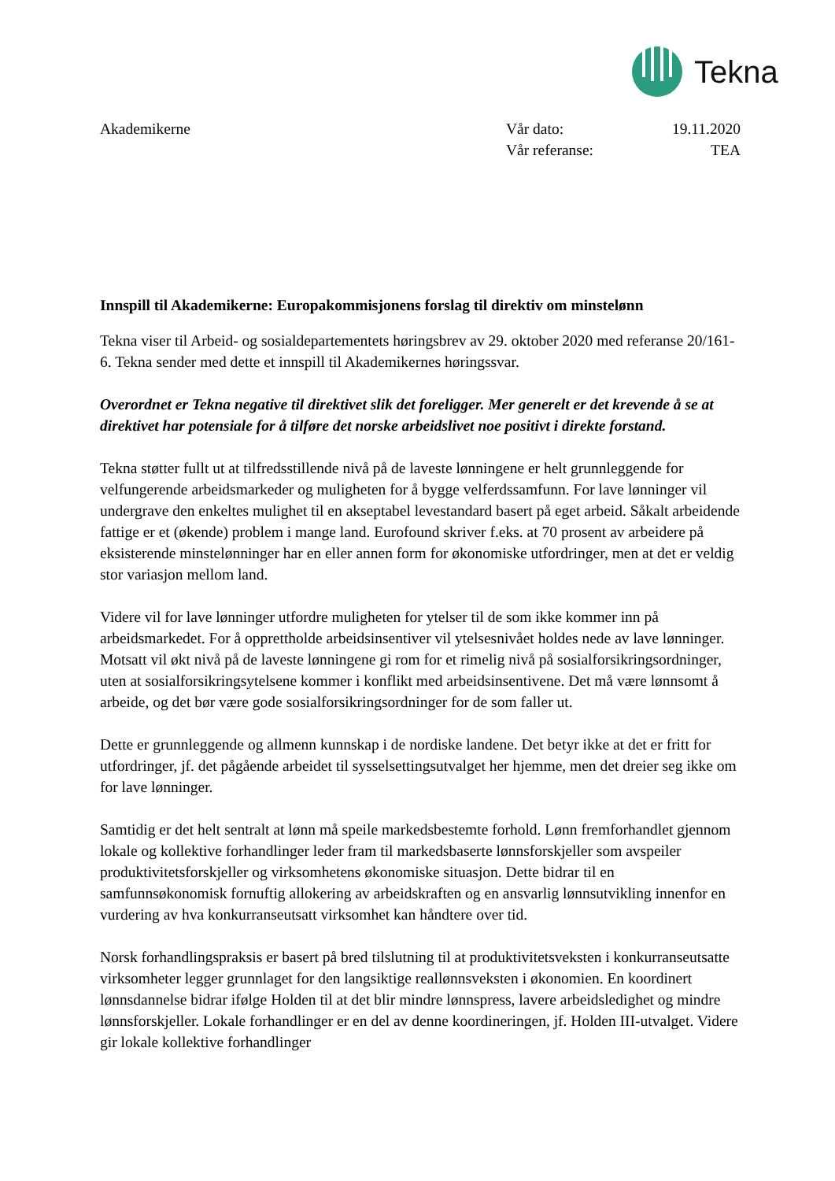Tekna
Akademikerne Vår dato: 19.11.2020
Vår referanse: TEA
Innspill til Akademikerne: Europakommisjonens forslag til direktiv om minstelønn
Tekna viser til Arbeid- og sosialdepartementets høringsbrev av 29. oktober 2020 med referanse 20/161-6. Tekna sender med dette et innspill til Akademikernes høringssvar.
Overordnet er Tekna negative til direktivet slik det foreligger. Mer generelt er det krevende å se at direktivet har potensiale for å tilføre det norske arbeidslivet noe positivt i direkte forstand.
Tekna støtter fullt ut at tilfredsstillende nivå på de laveste lønningene er helt grunnleggende for velfungerende arbeidsmarkeder og muligheten for å bygge velferdssamfunn. For lave lønninger vil undergrave den enkeltes mulighet til en akseptabel levestandard basert på eget arbeid. Såkalt arbeidende fattige er et (økende) problem i mange land. Eurofound skriver f.eks. at 70 prosent av arbeidere på eksisterende minstelønninger har en eller annen form for økonomiske utfordringer, men at det er veldig stor variasjon mellom land.
Videre vil for lave lønninger utfordre muligheten for ytelser til de som ikke kommer inn på arbeidsmarkedet. For å opprettholde arbeidsinsentiver vil ytelsesnivået holdes nede av lave lønninger. Motsatt vil økt nivå på de laveste lønningene gi rom for et rimelig nivå på sosialforsikringsordninger, uten at sosialforsikringsytelsene kommer i konflikt med arbeidsinsentivene. Det må være lønnsomt å arbeide, og det bør være gode sosialforsikringsordninger for de som faller ut.
Dette er grunnleggende og allmenn kunnskap i de nordiske landene. Det betyr ikke at det er fritt for utfordringer, jf. det pågående arbeidet til sysselsettingsutvalget her hjemme, men det dreier seg ikke om for lave lønninger.
Samtidig er det helt sentralt at lønn må speile markedsbestemte forhold. Lønn fremforhandlet gjennom lokale og kollektive forhandlinger leder fram til markedsbaserte lønnsforskjeller som avspeiler produktivitetsforskjeller og virksomhetens økonomiske situasjon. Dette bidrar til en samfunnsøkonomisk fornuftig allokering av arbeidskraften og en ansvarlig lønnsutvikling innenfor en vurdering av hva konkurranseutsatt virksomhet kan håndtere over tid.
Norsk forhandlingspraksis er basert på bred tilslutning til at produktivitetsveksten i konkurranseutsatte virksomheter legger grunnlaget for den langsiktige reallønnsveksten i økonomien. En koordinert lønnsdannelse bidrar ifølge Holden til at det blir mindre lønnspress, lavere arbeidsledighet og mindre lønnsforskjeller. Lokale forhandlinger er en del av denne koordineringen, jf. Holden III-utvalget. Videre gir lokale kollektive forhandlinger